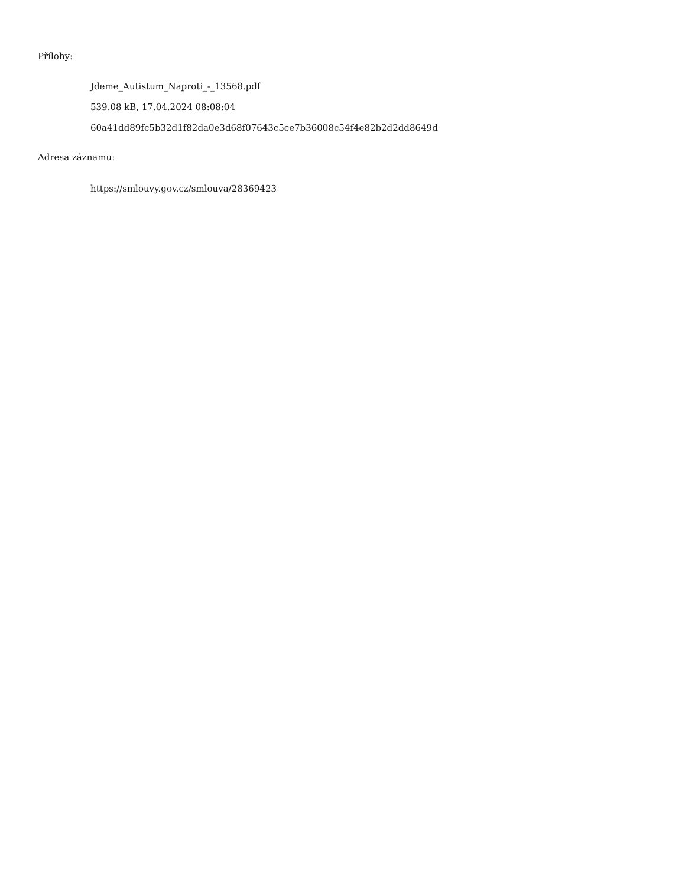Přílohy:
Jdeme_Autistum_Naproti_-_13568.pdf
539.08 kB, 17.04.2024 08:08:04
60a41dd89fc5b32d1f82da0e3d68f07643c5ce7b36008c54f4e82b2d2dd8649d
Adresa záznamu:
https://smlouvy.gov.cz/smlouva/28369423